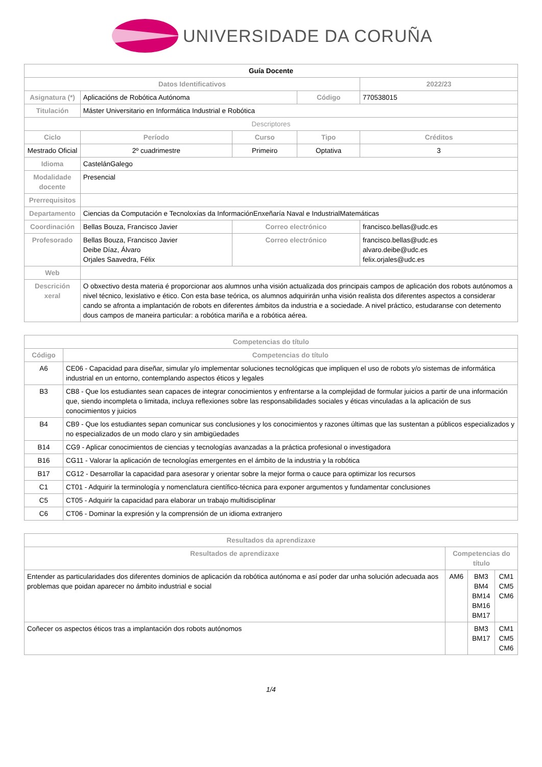UNIVERSIDADE DA CORUÑA
| Guía Docente | | | | | |
| Datos Identificativos | | | | 2022/23 | |
| Asignatura (*) | Aplicacións de Robótica Autónoma | | Código | 770538015 | |
| Titulación | Máster Universitario en Informática Industrial e Robótica | | | | |
| Descriptores | | | | | |
| Ciclo | Período | Curso | Tipo | | Créditos |
| Mestrado Oficial | 2º cuadrimestre | Primeiro | Optativa | | 3 |
| Idioma | CastelánGalego | | | | |
| Modalidade docente | Presencial | | | | |
| Prerrequisitos | | | | | |
| Departamento | Ciencias da Computación e Tecnoloxías da InformaciónEnxeñaría Naval e IndustrialMatemáticas | | | | |
| Coordinación | Bellas Bouza, Francisco Javier | Correo electrónico | | francisco.bellas@udc.es | |
| Profesorado | Bellas Bouza, Francisco Javier Deibe Díaz, Álvaro Orjales Saavedra, Félix | Correo electrónico | | francisco.bellas@udc.es alvaro.deibe@udc.es felix.orjales@udc.es | |
| Web | | | | | |
| Descrición xeral | O obxectivo desta materia é proporcionar aos alumnos unha visión actualizada dos principais campos de aplicación dos robots autónomos a nivel técnico, lexislativo e ético. Con esta base teórica, os alumnos adquirirán unha visión realista dos diferentes aspectos a considerar cando se afronta a implantación de robots en diferentes ámbitos da industria e a sociedade. A nivel práctico, estudaranse con detemento dous campos de maneira particular: a robótica mariña e a robótica aérea. | | | | |
| Competencias do título | |
| --- | --- |
| Código | Competencias do título |
| A6 | CE06 - Capacidad para diseñar, simular y/o implementar soluciones tecnológicas que impliquen el uso de robots y/o sistemas de informática industrial en un entorno, contemplando aspectos éticos y legales |
| B3 | CB8 - Que los estudiantes sean capaces de integrar conocimientos y enfrentarse a la complejidad de formular juicios a partir de una información que, siendo incompleta o limitada, incluya reflexiones sobre las responsabilidades sociales y éticas vinculadas a la aplicación de sus conocimientos y juicios |
| B4 | CB9 - Que los estudiantes sepan comunicar sus conclusiones y los conocimientos y razones últimas que las sustentan a públicos especializados y no especializados de un modo claro y sin ambigüedades |
| B14 | CG9 - Aplicar conocimientos de ciencias y tecnologías avanzadas a la práctica profesional o investigadora |
| B16 | CG11 - Valorar la aplicación de tecnologías emergentes en el ámbito de la industria y la robótica |
| B17 | CG12 - Desarrollar la capacidad para asesorar y orientar sobre la mejor forma o cauce para optimizar los recursos |
| C1 | CT01 - Adquirir la terminología y nomenclatura científico-técnica para exponer argumentos y fundamentar conclusiones |
| C5 | CT05 - Adquirir la capacidad para elaborar un trabajo multidisciplinar |
| C6 | CT06 - Dominar la expresión y la comprensión de un idioma extranjero |
| Resultados da aprendizaxe | | | |
| --- | --- | --- | --- |
| Resultados de aprendizaxe | Competencias do título | | |
| Entender as particularidades dos diferentes dominios de aplicación da robótica autónoma e así poder dar unha solución adecuada aos problemas que poidan aparecer no ámbito industrial e social | AM6 | BM3 BM4 BM14 BM16 BM17 | CM1 CM5 CM6 |
| Coñecer os aspectos éticos tras a implantación dos robots autónomos | | BM3 BM17 | CM1 CM5 CM6 |
1/4